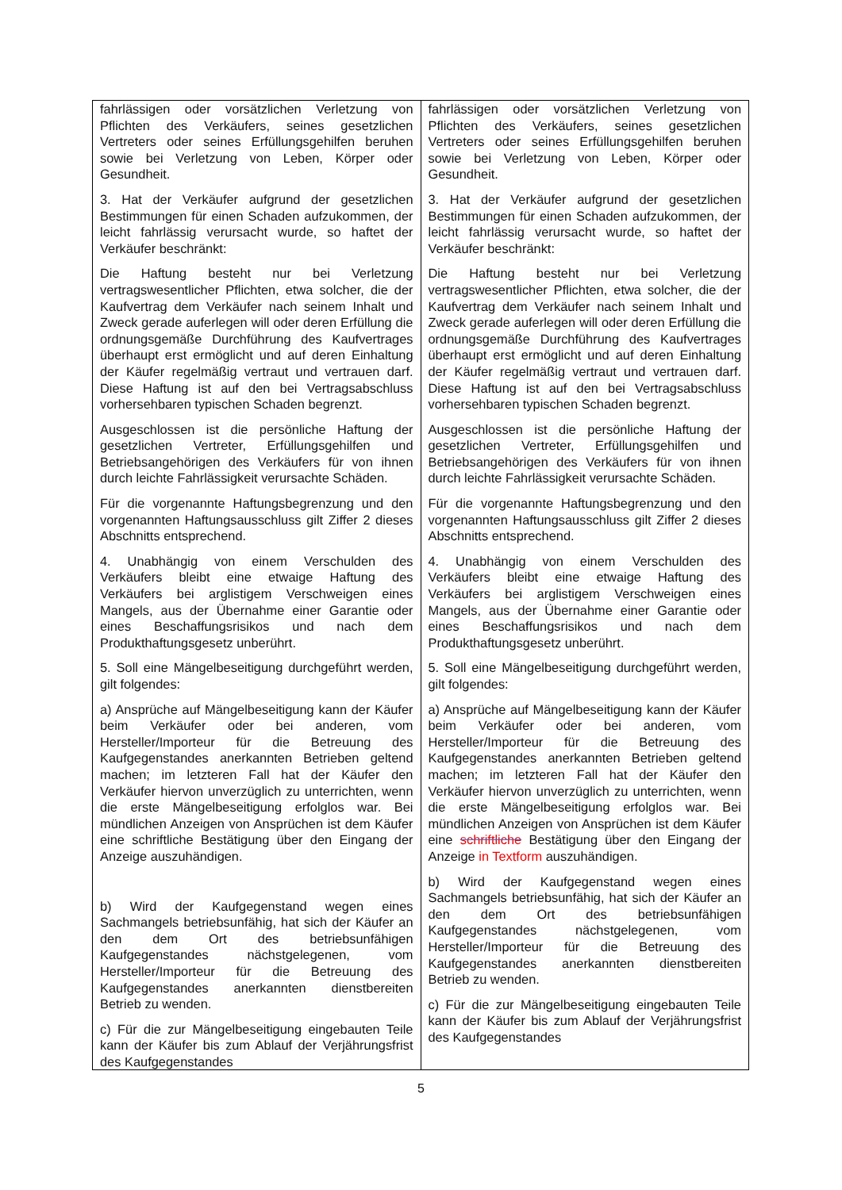| fahrlässigen oder vorsätzlichen Verletzung von Pflichten des Verkäufers, seines gesetzlichen Vertreters oder seines Erfüllungsgehilfen beruhen sowie bei Verletzung von Leben, Körper oder Gesundheit. 3. Hat der Verkäufer aufgrund der gesetzlichen Bestimmungen für einen Schaden aufzukommen, der leicht fahrlässig verursacht wurde, so haftet der Verkäufer beschränkt: Die Haftung besteht nur bei Verletzung vertragswesentlicher Pflichten, etwa solcher, die der Kaufvertrag dem Verkäufer nach seinem Inhalt und Zweck gerade auferlegen will oder deren Erfüllung die ordnungsgemäße Durchführung des Kaufvertrages überhaupt erst ermöglicht und auf deren Einhaltung der Käufer regelmäßig vertraut und vertrauen darf. Diese Haftung ist auf den bei Vertragsabschluss vorhersehbaren typischen Schaden begrenzt. Ausgeschlossen ist die persönliche Haftung der gesetzlichen Vertreter, Erfüllungsgehilfen und Betriebsangehörigen des Verkäufers für von ihnen durch leichte Fahrlässigkeit verursachte Schäden. Für die vorgenannte Haftungsbegrenzung und den vorgenannten Haftungsausschluss gilt Ziffer 2 dieses Abschnitts entsprechend. 4. Unabhängig von einem Verschulden des Verkäufers bleibt eine etwaige Haftung des Verkäufers bei arglistigem Verschweigen eines Mangels, aus der Übernahme einer Garantie oder eines Beschaffungsrisikos und nach dem Produkthaftungsgesetz unberührt. 5. Soll eine Mängelbeseitigung durchgeführt werden, gilt folgendes: a) Ansprüche auf Mängelbeseitigung kann der Käufer beim Verkäufer oder bei anderen, vom Hersteller/Importeur für die Betreuung des Kaufgegenstandes anerkannten Betrieben geltend machen; im letzteren Fall hat der Käufer den Verkäufer hiervon unverzüglich zu unterrichten, wenn die erste Mängelbeseitigung erfolglos war. Bei mündlichen Anzeigen von Ansprüchen ist dem Käufer eine schriftliche Bestätigung über den Eingang der Anzeige auszuhändigen. b) Wird der Kaufgegenstand wegen eines Sachmangels betriebsunfähig, hat sich der Käufer an den dem Ort des betriebsunfähigen Kaufgegenstandes nächstgelegenen, vom Hersteller/Importeur für die Betreuung des Kaufgegenstandes anerkannten dienstbereiten Betrieb zu wenden. c) Für die zur Mängelbeseitigung eingebauten Teile kann der Käufer bis zum Ablauf der Verjährungsfrist des Kaufgegenstandes | fahrlässigen oder vorsätzlichen Verletzung von Pflichten des Verkäufers, seines gesetzlichen Vertreters oder seines Erfüllungsgehilfen beruhen sowie bei Verletzung von Leben, Körper oder Gesundheit. 3. Hat der Verkäufer aufgrund der gesetzlichen Bestimmungen für einen Schaden aufzukommen, der leicht fahrlässig verursacht wurde, so haftet der Verkäufer beschränkt: Die Haftung besteht nur bei Verletzung vertragswesentlicher Pflichten, etwa solcher, die der Kaufvertrag dem Verkäufer nach seinem Inhalt und Zweck gerade auferlegen will oder deren Erfüllung die ordnungsgemäße Durchführung des Kaufvertrages überhaupt erst ermöglicht und auf deren Einhaltung der Käufer regelmäßig vertraut und vertrauen darf. Diese Haftung ist auf den bei Vertragsabschluss vorhersehbaren typischen Schaden begrenzt. Ausgeschlossen ist die persönliche Haftung der gesetzlichen Vertreter, Erfüllungsgehilfen und Betriebsangehörigen des Verkäufers für von ihnen durch leichte Fahrlässigkeit verursachte Schäden. Für die vorgenannte Haftungsbegrenzung und den vorgenannten Haftungsausschluss gilt Ziffer 2 dieses Abschnitts entsprechend. 4. Unabhängig von einem Verschulden des Verkäufers bleibt eine etwaige Haftung des Verkäufers bei arglistigem Verschweigen eines Mangels, aus der Übernahme einer Garantie oder eines Beschaffungsrisikos und nach dem Produkthaftungsgesetz unberührt. 5. Soll eine Mängelbeseitigung durchgeführt werden, gilt folgendes: a) Ansprüche auf Mängelbeseitigung kann der Käufer beim Verkäufer oder bei anderen, vom Hersteller/Importeur für die Betreuung des Kaufgegenstandes anerkannten Betrieben geltend machen; im letzteren Fall hat der Käufer den Verkäufer hiervon unverzüglich zu unterrichten, wenn die erste Mängelbeseitigung erfolglos war. Bei mündlichen Anzeigen von Ansprüchen ist dem Käufer eine schriftliche Bestätigung über den Eingang der Anzeige in Textform auszuhändigen. b) Wird der Kaufgegenstand wegen eines Sachmangels betriebsunfähig, hat sich der Käufer an den dem Ort des betriebsunfähigen Kaufgegenstandes nächstgelegenen, vom Hersteller/Importeur für die Betreuung des Kaufgegenstandes anerkannten dienstbereiten Betrieb zu wenden. c) Für die zur Mängelbeseitigung eingebauten Teile kann der Käufer bis zum Ablauf der Verjährungsfrist des Kaufgegenstandes |
5